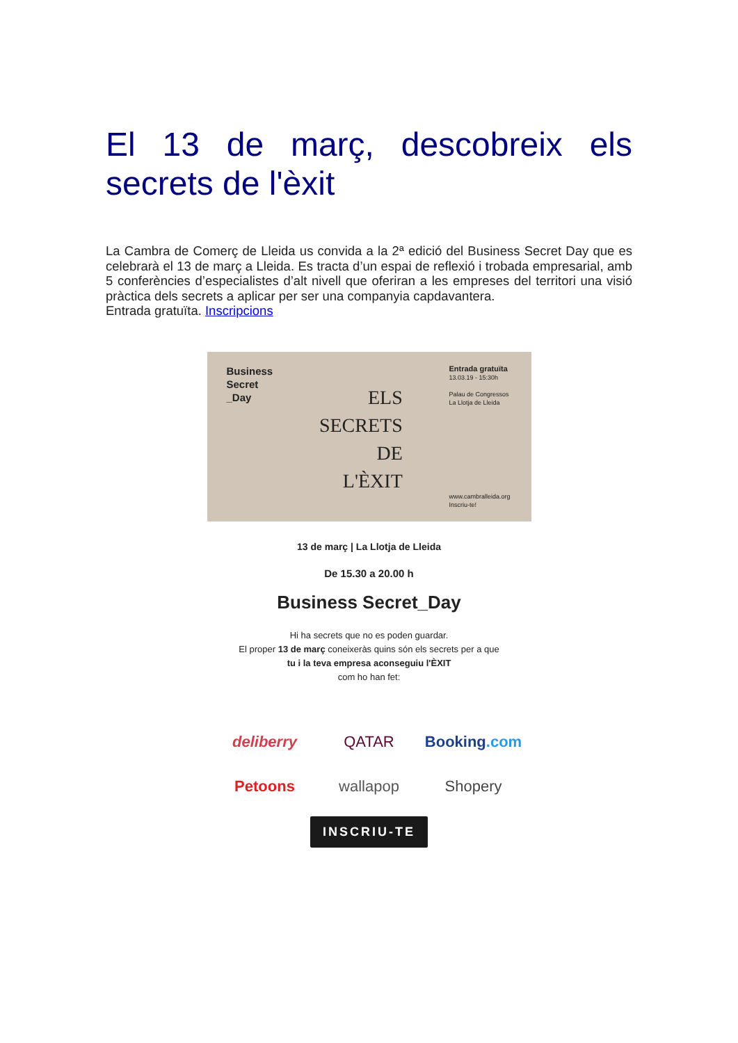El 13 de març, descobreix els secrets de l'èxit
La Cambra de Comerç de Lleida us convida a la 2ª edició del Business Secret Day que es celebrarà el 13 de març a Lleida. Es tracta d’un espai de reflexió i trobada empresarial, amb 5 conferències d’especialistes d’alt nivell que oferiran a les empreses del territori una visió pràctica dels secrets a aplicar per ser una companyia capdavantera.
Entrada gratuïta. Inscripcions
Business
Secret
_Day
ELS
SECRETS
DE
L'ÈXIT
Entrada gratuïta
13.03.19 - 15:30h
Palau de Congressos
La Llotja de Lleida
www.cambralleida.org
Inscriu-te!
13 de març | La Llotja de Lleida
De 15.30 a 20.00 h
Business Secret_Day
Hi ha secrets que no es poden guardar.
El proper 13 de març coneixeràs quins són els secrets per a que
tu i la teva empresa aconseguiu l'ÈXIT
com ho han fet:
deliberry
QATAR
Booking.com
Petoons
wallapop
Shopery
INSCRIU-TE